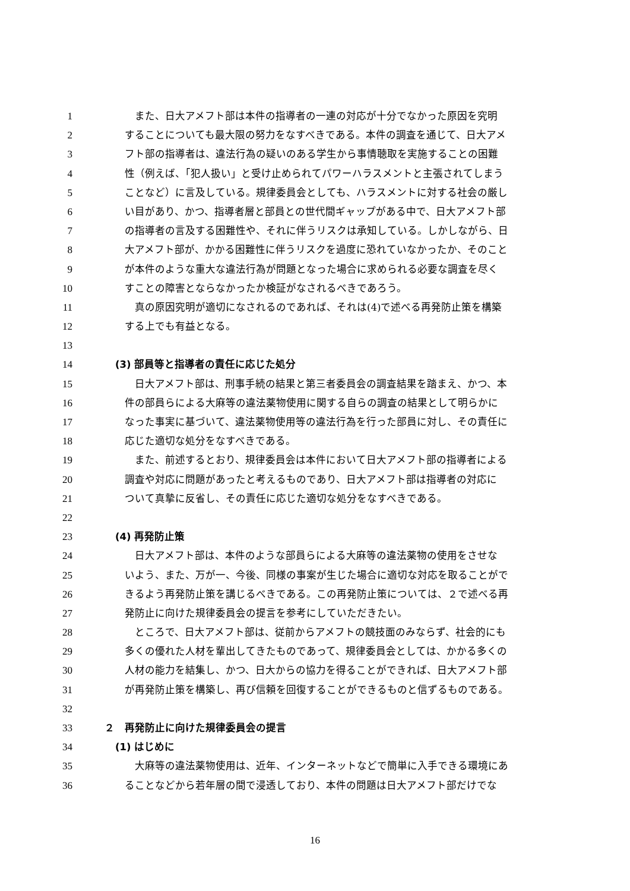1　また、日大アメフト部は本件の指導者の一連の対応が十分でなかった原因を究明
2 することについても最大限の努力をなすべきである。本件の調査を通じて、日大アメ
3 フト部の指導者は、違法行為の疑いのある学生から事情聴取を実施することの困難
4 性（例えば、「犯人扱い」と受け止められてパワーハラスメントと主張されてしまう
5 ことなど）に言及している。規律委員会としても、ハラスメントに対する社会の厳し
6 い目があり、かつ、指導者層と部員との世代間ギャップがある中で、日大アメフト部
7 の指導者の言及する困難性や、それに伴うリスクは承知している。しかしながら、日
8 大アメフト部が、かかる困難性に伴うリスクを過度に恐れていなかったか、そのこと
9 が本件のような重大な違法行為が問題となった場合に求められる必要な調査を尽く
10 すことの障害とならなかったか検証がなされるべきであろう。
11　真の原因究明が適切になされるのであれば、それは(4)で述べる再発防止策を構築
12 する上でも有益となる。
13
14 (3) 部員等と指導者の責任に応じた処分
15　日大アメフト部は、刑事手続の結果と第三者委員会の調査結果を踏まえ、かつ、本
16 件の部員らによる大麻等の違法薬物使用に関する自らの調査の結果として明らかに
17 なった事実に基づいて、違法薬物使用等の違法行為を行った部員に対し、その責任に
18 応じた適切な処分をなすべきである。
19　また、前述するとおり、規律委員会は本件において日大アメフト部の指導者による
20 調査や対応に問題があったと考えるものであり、日大アメフト部は指導者の対応に
21 ついて真摯に反省し、その責任に応じた適切な処分をなすべきである。
22
23 (4) 再発防止策
24　日大アメフト部は、本件のような部員らによる大麻等の違法薬物の使用をさせな
25 いよう、また、万が一、今後、同様の事案が生じた場合に適切な対応を取ることがで
26 きるよう再発防止策を講じるべきである。この再発防止策については、２で述べる再
27 発防止に向けた規律委員会の提言を参考にしていただきたい。
28　ところで、日大アメフト部は、従前からアメフトの競技面のみならず、社会的にも
29 多くの優れた人材を輩出してきたものであって、規律委員会としては、かかる多くの
30 人材の能力を結集し、かつ、日大からの協力を得ることができれば、日大アメフト部
31 が再発防止策を構築し、再び信頼を回復することができるものと信ずるものである。
32
33 ２　再発防止に向けた規律委員会の提言
34 (1) はじめに
35　大麻等の違法薬物使用は、近年、インターネットなどで簡単に入手できる環境にあ
36 ることなどから若年層の間で浸透しており、本件の問題は日大アメフト部だけでな
16